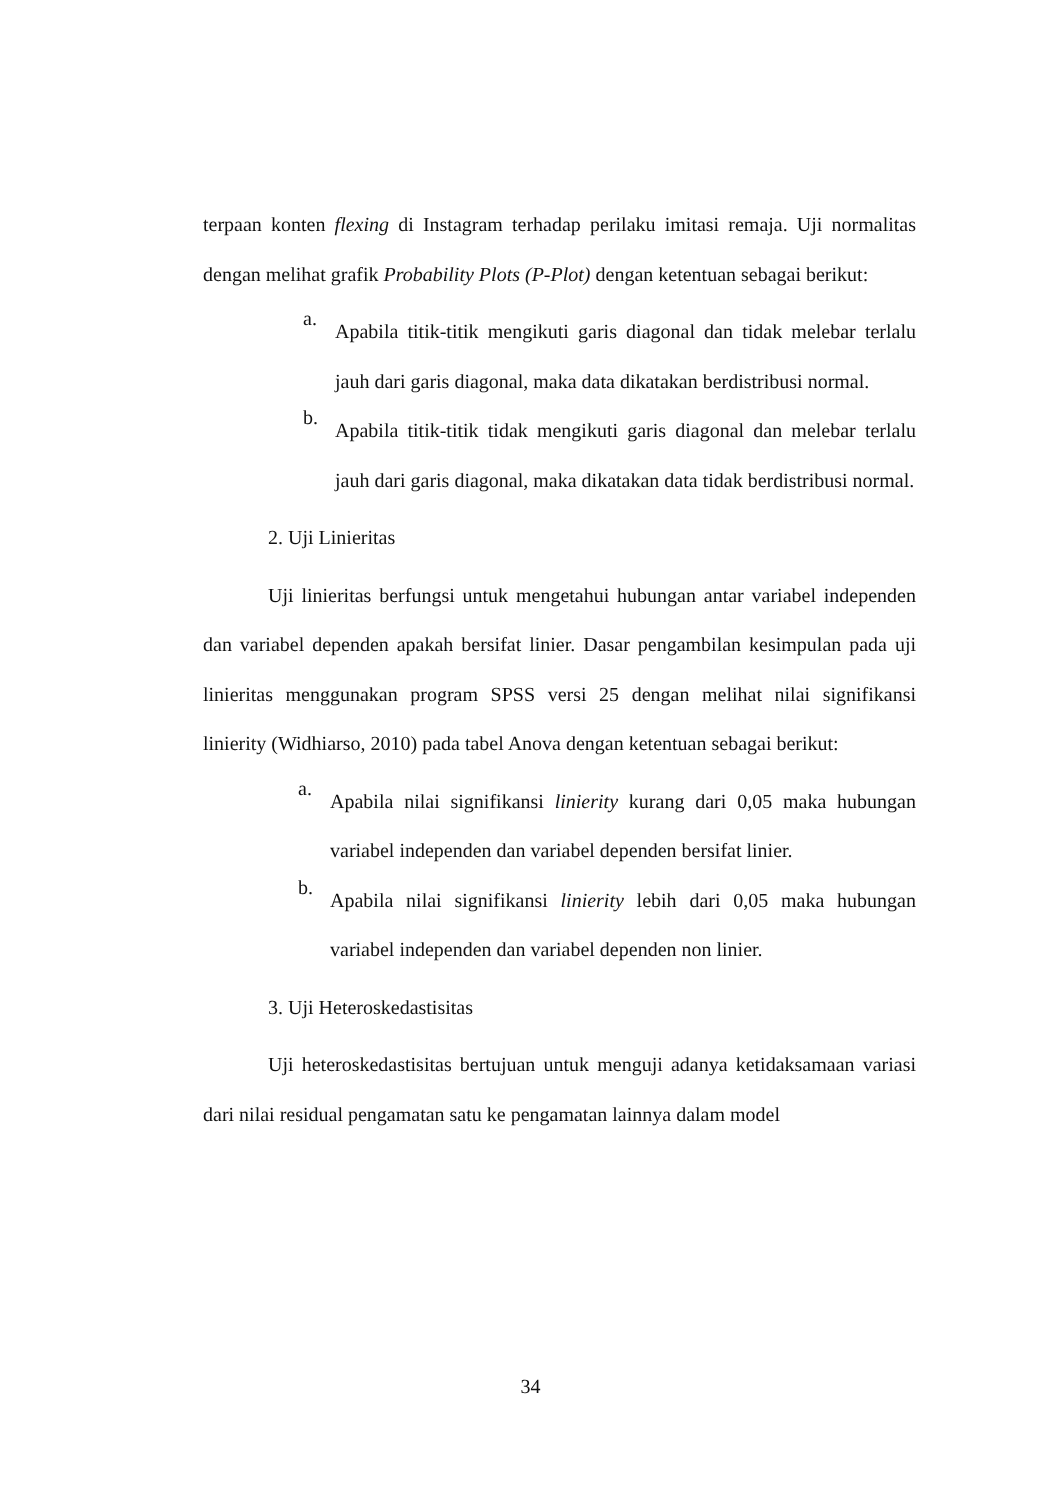terpaan konten flexing di Instagram terhadap perilaku imitasi remaja. Uji normalitas dengan melihat grafik Probability Plots (P-Plot) dengan ketentuan sebagai berikut:
a.
Apabila titik-titik mengikuti garis diagonal dan tidak melebar terlalu jauh dari garis diagonal, maka data dikatakan berdistribusi normal.
b.
Apabila titik-titik tidak mengikuti garis diagonal dan melebar terlalu jauh dari garis diagonal, maka dikatakan data tidak berdistribusi normal.
2. Uji Linieritas
Uji linieritas berfungsi untuk mengetahui hubungan antar variabel independen dan variabel dependen apakah bersifat linier. Dasar pengambilan kesimpulan pada uji linieritas menggunakan program SPSS versi 25 dengan melihat nilai signifikansi linierity (Widhiarso, 2010) pada tabel Anova dengan ketentuan sebagai berikut:
a.
Apabila nilai signifikansi linierity kurang dari 0,05 maka hubungan variabel independen dan variabel dependen bersifat linier.
b.
Apabila nilai signifikansi linierity lebih dari 0,05 maka hubungan variabel independen dan variabel dependen non linier.
3. Uji Heteroskedastisitas
Uji heteroskedastisitas bertujuan untuk menguji adanya ketidaksamaan variasi dari nilai residual pengamatan satu ke pengamatan lainnya dalam model
34